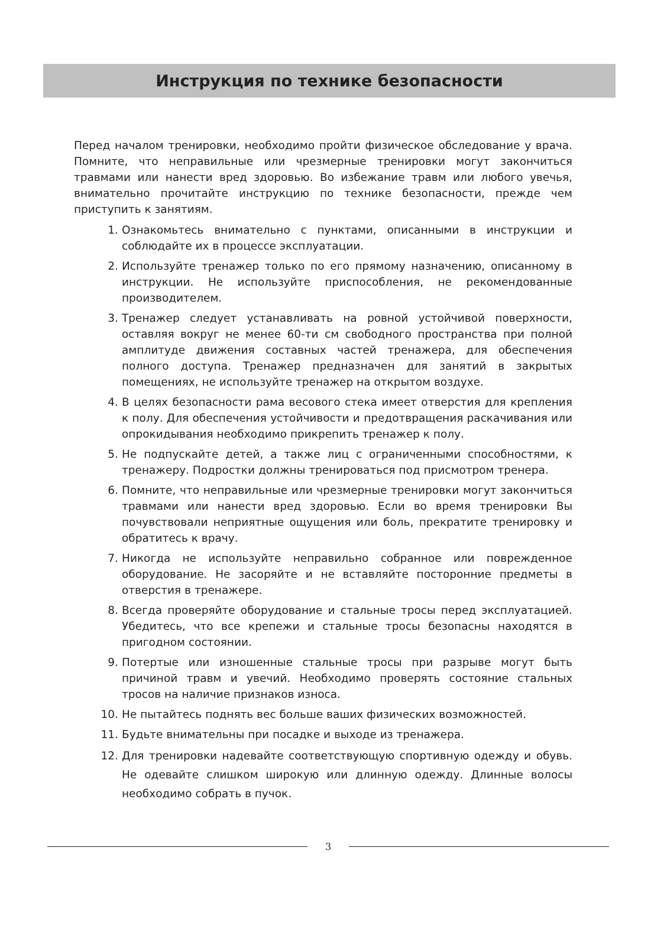Инструкция по технике безопасности
Перед началом тренировки, необходимо пройти физическое обследование у врача. Помните, что неправильные или чрезмерные тренировки могут закончиться травмами или нанести вред здоровью. Во избежание травм или любого увечья, внимательно прочитайте инструкцию по технике безопасности, прежде чем приступить к занятиям.
1. Ознакомьтесь внимательно с пунктами, описанными в инструкции и соблюдайте их в процессе эксплуатации.
2. Используйте тренажер только по его прямому назначению, описанному в инструкции. Не используйте приспособления, не рекомендованные производителем.
3. Тренажер следует устанавливать на ровной устойчивой поверхности, оставляя вокруг не менее 60-ти см свободного пространства при полной амплитуде движения составных частей тренажера, для обеспечения полного доступа. Тренажер предназначен для занятий в закрытых помещениях, не используйте тренажер на открытом воздухе.
4. В целях безопасности рама весового стека имеет отверстия для крепления к полу. Для обеспечения устойчивости и предотвращения раскачивания или опрокидывания необходимо прикрепить тренажер к полу.
5. Не подпускайте детей, а также лиц с ограниченными способностями, к тренажеру. Подростки должны тренироваться под присмотром тренера.
6. Помните, что неправильные или чрезмерные тренировки могут закончиться травмами или нанести вред здоровью. Если во время тренировки Вы почувствовали неприятные ощущения или боль, прекратите тренировку и обратитесь к врачу.
7. Никогда не используйте неправильно собранное или поврежденное оборудование. Не засоряйте и не вставляйте посторонние предметы в отверстия в тренажере.
8. Всегда проверяйте оборудование и стальные тросы перед эксплуатацией. Убедитесь, что все крепежи и стальные тросы безопасны находятся в пригодном состоянии.
9. Потертые или изношенные стальные тросы при разрыве могут быть причиной травм и увечий. Необходимо проверять состояние стальных тросов на наличие признаков износа.
10. Не пытайтесь поднять вес больше ваших физических возможностей.
11. Будьте внимательны при посадке и выходе из тренажера.
12. Для тренировки надевайте соответствующую спортивную одежду и обувь. Не одевайте слишком широкую или длинную одежду. Длинные волосы необходимо собрать в пучок.
3